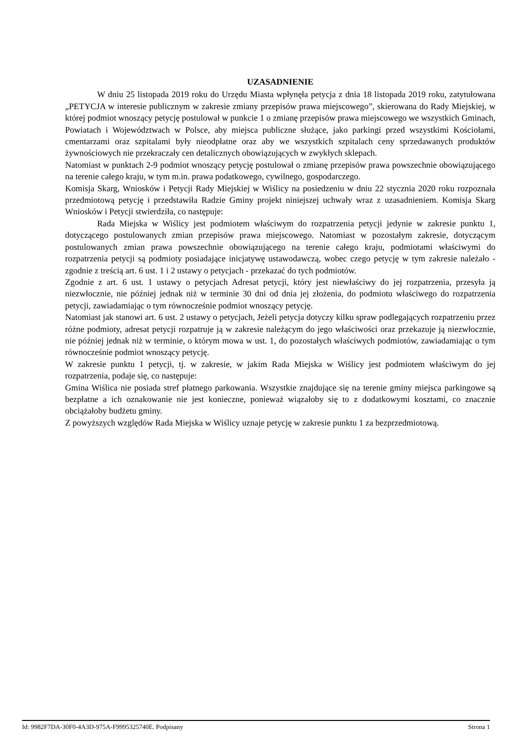UZASADNIENIE
W dniu 25 listopada 2019 roku do Urzędu Miasta wpłynęła petycja z dnia 18 listopada 2019 roku, zatytułowana „PETYCJA w interesie publicznym w zakresie zmiany przepisów prawa miejscowego”, skierowana do Rady Miejskiej, w której podmiot wnoszący petycję postulował w punkcie 1 o zmianę przepisów prawa miejscowego we wszystkich Gminach, Powiatach i Województwach w Polsce, aby miejsca publiczne służące, jako parkingi przed wszystkimi Kościołami, cmentarzami oraz szpitalami były nieodpłatne oraz aby we wszystkich szpitalach ceny sprzedawanych produktów żywnościowych nie przekraczały cen detalicznych obowiązujących w zwykłych sklepach.
Natomiast w punktach 2-9 podmiot wnoszący petycję postulował o zmianę przepisów prawa powszechnie obowiązującego na terenie całego kraju, w tym m.in. prawa podatkowego, cywilnego, gospodarczego.
Komisja Skarg, Wniosków i Petycji Rady Miejskiej w Wiślicy na posiedzeniu w dniu 22 stycznia 2020 roku rozpoznała przedmiotową petycję i przedstawiła Radzie Gminy projekt niniejszej uchwały wraz z uzasadnieniem. Komisja Skarg Wniosków i Petycji stwierdziła, co następuje:
Rada Miejska w Wiślicy jest podmiotem właściwym do rozpatrzenia petycji jedynie w zakresie punktu 1, dotyczącego postulowanych zmian przepisów prawa miejscowego. Natomiast w pozostałym zakresie, dotyczącym postulowanych zmian prawa powszechnie obowiązującego na terenie całego kraju, podmiotami właściwymi do rozpatrzenia petycji są podmioty posiadające inicjatywę ustawodawczą, wobec czego petycję w tym zakresie należało - zgodnie z treścią art. 6 ust. 1 i 2 ustawy o petycjach - przekazać do tych podmiotów.
Zgodnie z art. 6 ust. 1 ustawy o petycjach Adresat petycji, który jest niewłaściwy do jej rozpatrzenia, przesyła ją niezwłocznie, nie później jednak niż w terminie 30 dni od dnia jej złożenia, do podmiotu właściwego do rozpatrzenia petycji, zawiadamiając o tym równocześnie podmiot wnoszący petycję.
Natomiast jak stanowi art. 6 ust. 2 ustawy o petycjach, Jeżeli petycja dotyczy kilku spraw podlegających rozpatrzeniu przez różne podmioty, adresat petycji rozpatruje ją w zakresie należącym do jego właściwości oraz przekazuje ją niezwłocznie, nie później jednak niż w terminie, o którym mowa w ust. 1, do pozostałych właściwych podmiotów, zawiadamiając o tym równocześnie podmiot wnoszący petycję.
W zakresie punktu 1 petycji, tj. w zakresie, w jakim Rada Miejska w Wiślicy jest podmiotem właściwym do jej rozpatrzenia, podaje się, co następuje:
Gmina Wiślica nie posiada stref płatnego parkowania. Wszystkie znajdujące się na terenie gminy miejsca parkingowe są bezpłatne a ich oznakowanie nie jest konieczne, ponieważ wiązałoby się to z dodatkowymi kosztami, co znacznie obciążałoby budżetu gminy.
Z powyższych względów Rada Miejska w Wiślicy uznaje petycję w zakresie punktu 1 za bezprzedmiotową.
Id: 9982F7DA-30F0-4A3D-975A-F9995325740E. Podpisany Strona 1